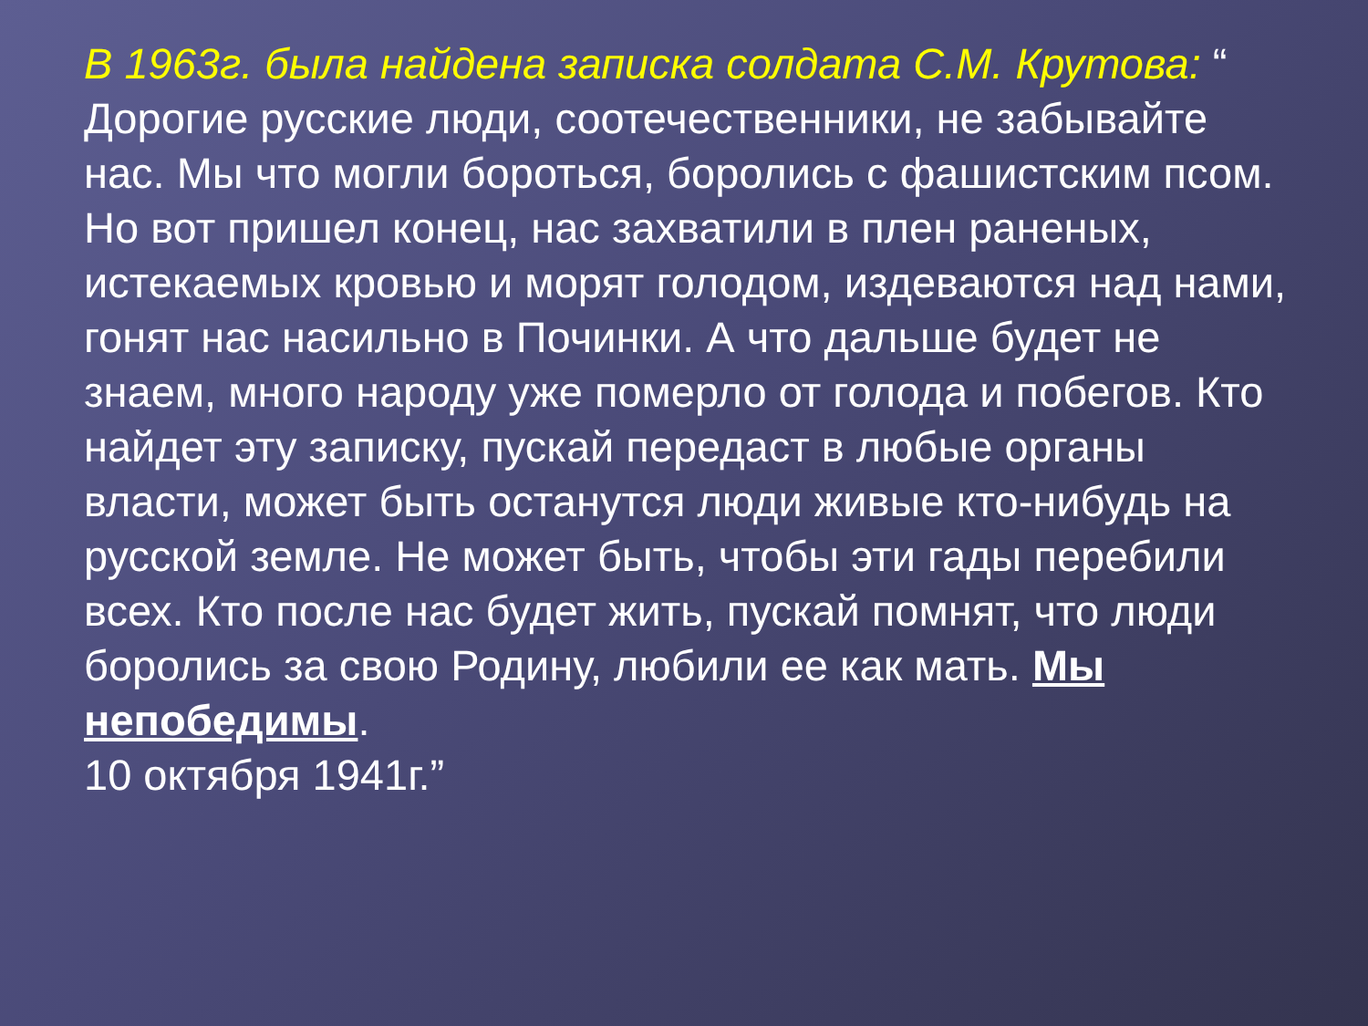В 1963г. была найдена записка солдата С.М. Крутова: “ Дорогие русские люди, соотечественники, не забывайте нас. Мы что могли бороться, боролись с фашистским псом. Но вот пришел конец, нас захватили в плен раненых, истекаемых кровью и морят голодом, издеваются над нами, гонят нас насильно в Починки. А что дальше будет не знаем, много народу уже померло от голода и побегов. Кто найдет эту записку, пускай передаст в любые органы власти, может быть останутся люди живые кто-нибудь на русской земле. Не может быть, чтобы эти гады перебили всех. Кто после нас будет жить, пускай помнят, что люди боролись за свою Родину, любили ее как мать. Мы непобедимы.
10 октября 1941г.”